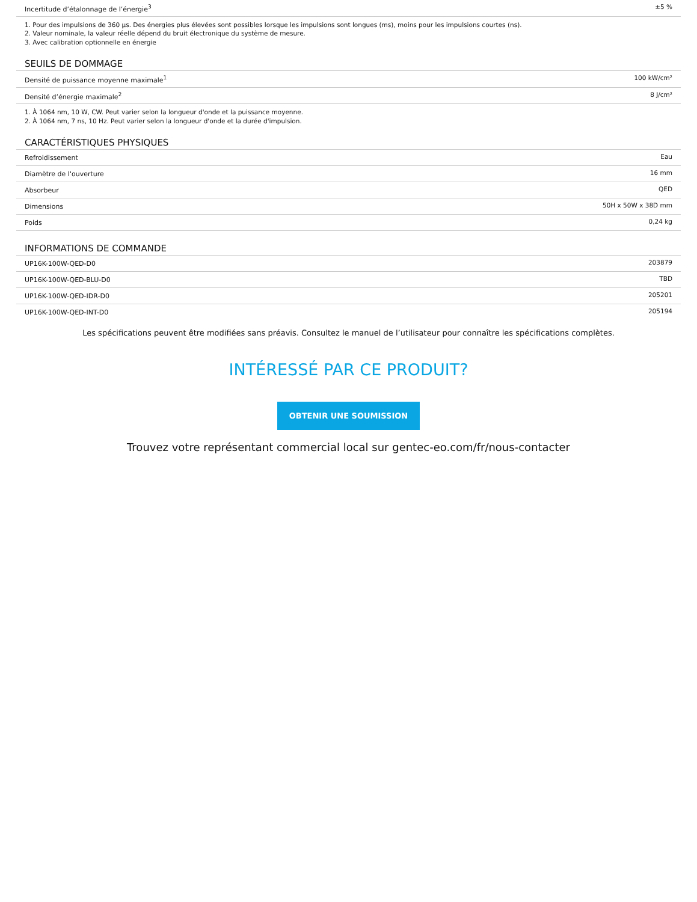| Incertitude d’étalonnage de l’énergie<sup>3</sup> | ±5 % |
1. Pour des impulsions de 360 µs. Des énergies plus élevées sont possibles lorsque les impulsions sont longues (ms), moins pour les impulsions courtes (ns).
2. Valeur nominale, la valeur réelle dépend du bruit électronique du système de mesure.
3. Avec calibration optionnelle en énergie
SEUILS DE DOMMAGE
| Densité de puissance moyenne maximale<sup>1</sup> | 100 kW/cm² |
| Densité d’énergie maximale<sup>2</sup> | 8 J/cm² |
1. À 1064 nm, 10 W, CW. Peut varier selon la longueur d'onde et la puissance moyenne.
2. À 1064 nm, 7 ns, 10 Hz. Peut varier selon la longueur d'onde et la durée d'impulsion.
CARACTÉRISTIQUES PHYSIQUES
| Refroidissement | Eau |
| Diamètre de l'ouverture | 16 mm |
| Absorbeur | QED |
| Dimensions | 50H x 50W x 38D mm |
| Poids | 0,24 kg |
INFORMATIONS DE COMMANDE
| UP16K-100W-QED-D0 | 203879 |
| UP16K-100W-QED-BLU-D0 | TBD |
| UP16K-100W-QED-IDR-D0 | 205201 |
| UP16K-100W-QED-INT-D0 | 205194 |
Les spécifications peuvent être modifiées sans préavis. Consultez le manuel de l’utilisateur pour connaître les spécifications complètes.
INTÉRESSÉ PAR CE PRODUIT?
OBTENIR UNE SOUMISSION
Trouvez votre représentant commercial local sur gentec-eo.com/fr/nous-contacter